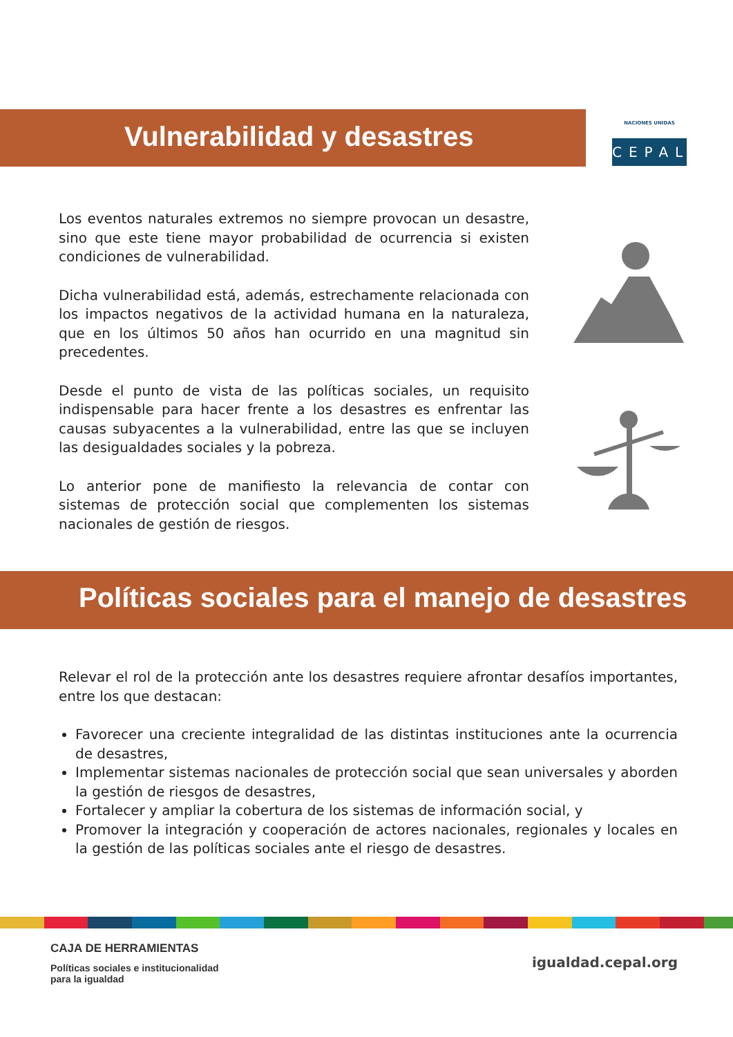NACIONES UNIDAS
CEPAL
Vulnerabilidad y desastres
Los eventos naturales extremos no siempre provocan un desastre, sino que este tiene mayor probabilidad de ocurrencia si existen condiciones de vulnerabilidad.
Dicha vulnerabilidad está, además, estrechamente relacionada con los impactos negativos de la actividad humana en la naturaleza, que en los últimos 50 años han ocurrido en una magnitud sin precedentes.
Desde el punto de vista de las políticas sociales, un requisito indispensable para hacer frente a los desastres es enfrentar las causas subyacentes a la vulnerabilidad, entre las que se incluyen las desigualdades sociales y la pobreza.
Lo anterior pone de manifiesto la relevancia de contar con sistemas de protección social que complementen los sistemas nacionales de gestión de riesgos.
Políticas sociales para el manejo de desastres
Relevar el rol de la protección ante los desastres requiere afrontar desafíos importantes, entre los que destacan:
Favorecer una creciente integralidad de las distintas instituciones ante la ocurrencia de desastres,
Implementar sistemas nacionales de protección social que sean universales y aborden la gestión de riesgos de desastres,
Fortalecer y ampliar la cobertura de los sistemas de información social, y
Promover la integración y cooperación de actores nacionales, regionales y locales en la gestión de las políticas sociales ante el riesgo de desastres.
CAJA DE HERRAMIENTAS
Políticas sociales e institucionalidad
para la igualdad
igualdad.cepal.org